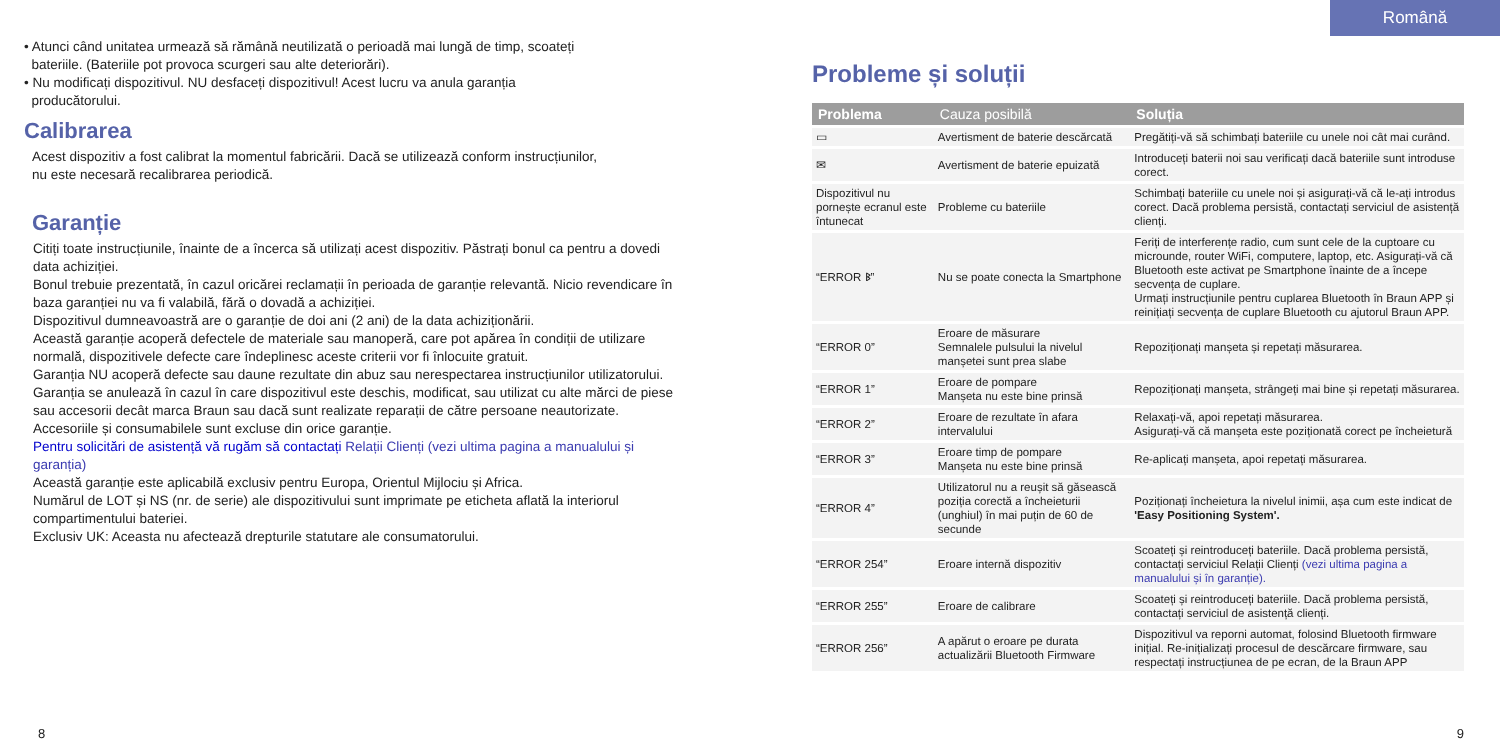• Atunci când unitatea urmează să rămână neutilizată o perioadă mai lungă de timp, scoateți
bateriile. (Bateriile pot provoca scurgeri sau alte deteriorări).
• Nu modificați dispozitivul. NU desfaceți dispozitivul! Acest lucru va anula garanția
producătorului.
Calibrarea
Acest dispozitiv a fost calibrat la momentul fabricării. Dacă se utilizează conform instrucțiunilor,
nu este necesară recalibrarea periodică.
Garanție
Citiți toate instrucțiunile, înainte de a încerca să utilizați acest dispozitiv. Păstrați bonul ca pentru a dovedi data achiziției.
Bonul trebuie prezentată, în cazul oricărei reclamații în perioada de garanție relevantă. Nicio revendicare în baza garanției nu va fi valabilă, fără o dovadă a achiziției.
Dispozitivul dumneavoastră are o garanție de doi ani (2 ani) de la data achiziționării.
Această garanție acoperă defectele de materiale sau manoperă, care pot apărea în condiții de utilizare normală, dispozitivele defecte care îndeplinesc aceste criterii vor fi înlocuite gratuit.
Garanția NU acoperă defecte sau daune rezultate din abuz sau nerespectarea instrucțiunilor utilizatorului.
Garanția se anulează în cazul în care dispozitivul este deschis, modificat, sau utilizat cu alte mărci de piese sau accesorii decât marca Braun sau dacă sunt realizate reparații de către persoane neautorizate.
Accesoriile și consumabilele sunt excluse din orice garanție.
Pentru solicitări de asistență vă rugăm să contactați Relații Clienți (vezi ultima pagina a manualului și garanția)
Această garanție este aplicabilă exclusiv pentru Europa, Orientul Mijlociu și Africa.
Numărul de LOT și NS (nr. de serie) ale dispozitivului sunt imprimate pe eticheta aflată la interiorul compartimentului bateriei.
Exclusiv UK: Aceasta nu afectează drepturile statutare ale consumatorului.
Română
Probleme și soluții
| Problema | Cauza posibilă | Soluția |
| --- | --- | --- |
| ▭ | Avertisment de baterie descărcată | Pregătiți-vă să schimbați bateriile cu unele noi cât mai curând. |
| ✉ | Avertisment de baterie epuizată | Introduceți baterii noi sau verificați dacă bateriile sunt introduse corect. |
| Dispozitivul nu pornește ecranul este întunecat | Probleme cu bateriile | Schimbați bateriile cu unele noi și asigurați-vă că le-ați introdus corect. Dacă problema persistă, contactați serviciul de asistență clienți. |
| “ERROR ᛒ” | Nu se poate conecta la Smartphone | Feriți de interferențe radio, cum sunt cele de la cuptoare cu microunde, router WiFi, computere, laptop, etc. Asigurați-vă că Bluetooth este activat pe Smartphone înainte de a începe secvența de cuplare. Urmați instrucțiunile pentru cuplarea Bluetooth în Braun APP și reinițiați secvența de cuplare Bluetooth cu ajutorul Braun APP. |
| “ERROR 0” | Eroare de măsurare Semnalele pulsului la nivelul manșetei sunt prea slabe | Repoziționați manșeta și repetați măsurarea. |
| “ERROR 1” | Eroare de pompare Manșeta nu este bine prinsă | Repoziționați manșeta, strângeți mai bine și repetați măsurarea. |
| “ERROR 2” | Eroare de rezultate în afara intervalului | Relaxați-vă, apoi repetați măsurarea. Asigurați-vă că manșeta este poziționată corect pe încheietură |
| “ERROR 3” | Eroare timp de pompare Manșeta nu este bine prinsă | Re-aplicați manșeta, apoi repetați măsurarea. |
| “ERROR 4” | Utilizatorul nu a reușit să găsească poziția corectă a încheieturii (unghiul) în mai puțin de 60 de secunde | Poziționați încheietura la nivelul inimii, așa cum este indicat de 'Easy Positioning System'. |
| “ERROR 254” | Eroare internă dispozitiv | Scoateți și reintroduceți bateriile. Dacă problema persistă, contactați serviciul Relații Clienți (vezi ultima pagina a manualului și în garanție). |
| “ERROR 255” | Eroare de calibrare | Scoateți și reintroduceți bateriile. Dacă problema persistă, contactați serviciul de asistență clienți. |
| “ERROR 256” | A apărut o eroare pe durata actualizării Bluetooth Firmware | Dispozitivul va reporni automat, folosind Bluetooth firmware inițial. Re-inițializați procesul de descărcare firmware, sau respectați instrucțiunea de pe ecran, de la Braun APP |
8 9